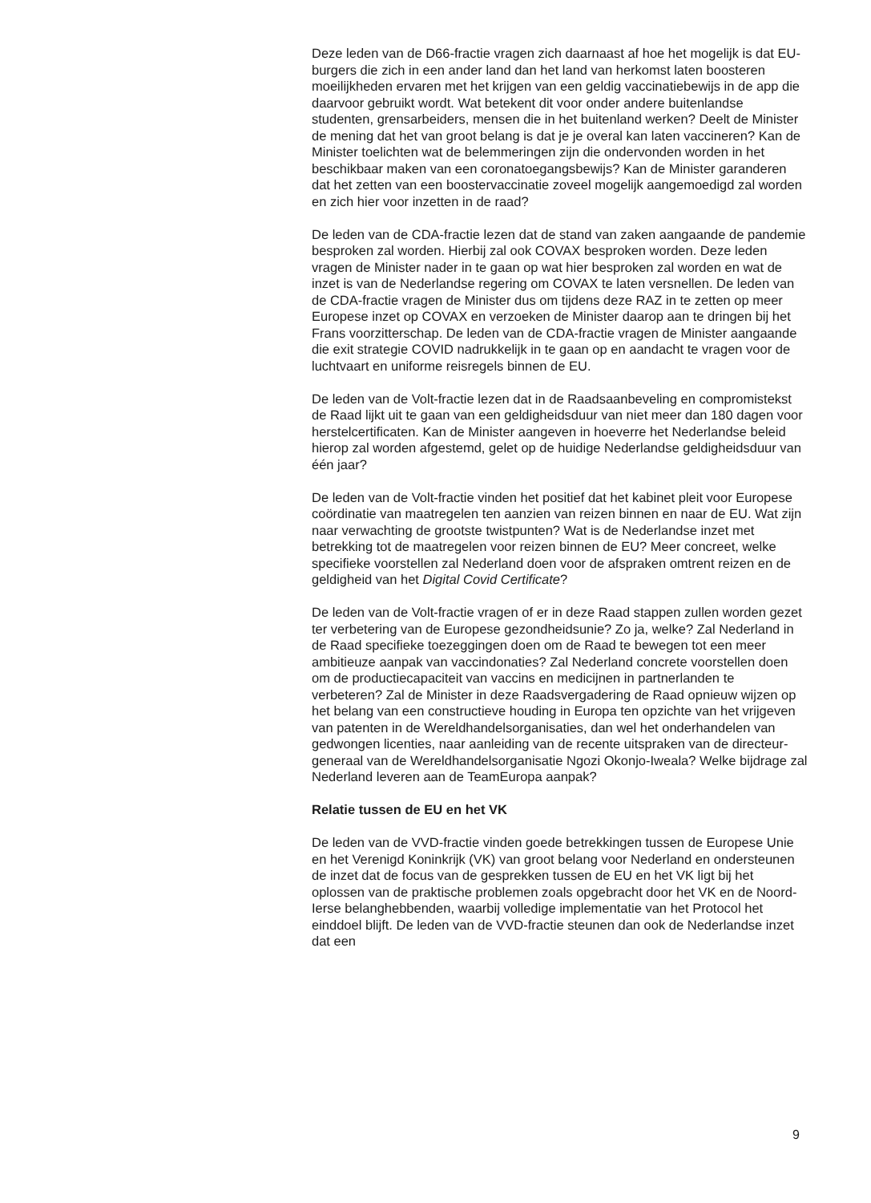Deze leden van de D66-fractie vragen zich daarnaast af hoe het mogelijk is dat EU-burgers die zich in een ander land dan het land van herkomst laten boosteren moeilijkheden ervaren met het krijgen van een geldig vaccinatiebewijs in de app die daarvoor gebruikt wordt. Wat betekent dit voor onder andere buitenlandse studenten, grensarbeiders, mensen die in het buitenland werken? Deelt de Minister de mening dat het van groot belang is dat je je overal kan laten vaccineren? Kan de Minister toelichten wat de belemmeringen zijn die ondervonden worden in het beschikbaar maken van een coronatoegangsbewijs? Kan de Minister garanderen dat het zetten van een boostervaccinatie zoveel mogelijk aangemoedigd zal worden en zich hier voor inzetten in de raad?
De leden van de CDA-fractie lezen dat de stand van zaken aangaande de pandemie besproken zal worden. Hierbij zal ook COVAX besproken worden. Deze leden vragen de Minister nader in te gaan op wat hier besproken zal worden en wat de inzet is van de Nederlandse regering om COVAX te laten versnellen. De leden van de CDA-fractie vragen de Minister dus om tijdens deze RAZ in te zetten op meer Europese inzet op COVAX en verzoeken de Minister daarop aan te dringen bij het Frans voorzitterschap. De leden van de CDA-fractie vragen de Minister aangaande die exit strategie COVID nadrukkelijk in te gaan op en aandacht te vragen voor de luchtvaart en uniforme reisregels binnen de EU.
De leden van de Volt-fractie lezen dat in de Raadsaanbeveling en compromistekst de Raad lijkt uit te gaan van een geldigheidsduur van niet meer dan 180 dagen voor herstelcertificaten. Kan de Minister aangeven in hoeverre het Nederlandse beleid hierop zal worden afgestemd, gelet op de huidige Nederlandse geldigheidsduur van één jaar?
De leden van de Volt-fractie vinden het positief dat het kabinet pleit voor Europese coördinatie van maatregelen ten aanzien van reizen binnen en naar de EU. Wat zijn naar verwachting de grootste twistpunten? Wat is de Nederlandse inzet met betrekking tot de maatregelen voor reizen binnen de EU? Meer concreet, welke specifieke voorstellen zal Nederland doen voor de afspraken omtrent reizen en de geldigheid van het Digital Covid Certificate?
De leden van de Volt-fractie vragen of er in deze Raad stappen zullen worden gezet ter verbetering van de Europese gezondheidsunie? Zo ja, welke? Zal Nederland in de Raad specifieke toezeggingen doen om de Raad te bewegen tot een meer ambitieuze aanpak van vaccindonaties? Zal Nederland concrete voorstellen doen om de productiecapaciteit van vaccins en medicijnen in partnerlanden te verbeteren? Zal de Minister in deze Raadsvergadering de Raad opnieuw wijzen op het belang van een constructieve houding in Europa ten opzichte van het vrijgeven van patenten in de Wereldhandelsorganisaties, dan wel het onderhandelen van gedwongen licenties, naar aanleiding van de recente uitspraken van de directeur-generaal van de Wereldhandelsorganisatie Ngozi Okonjo-Iweala? Welke bijdrage zal Nederland leveren aan de TeamEuropa aanpak?
Relatie tussen de EU en het VK
De leden van de VVD-fractie vinden goede betrekkingen tussen de Europese Unie en het Verenigd Koninkrijk (VK) van groot belang voor Nederland en ondersteunen de inzet dat de focus van de gesprekken tussen de EU en het VK ligt bij het oplossen van de praktische problemen zoals opgebracht door het VK en de Noord-Ierse belanghebbenden, waarbij volledige implementatie van het Protocol het einddoel blijft. De leden van de VVD-fractie steunen dan ook de Nederlandse inzet dat een
9